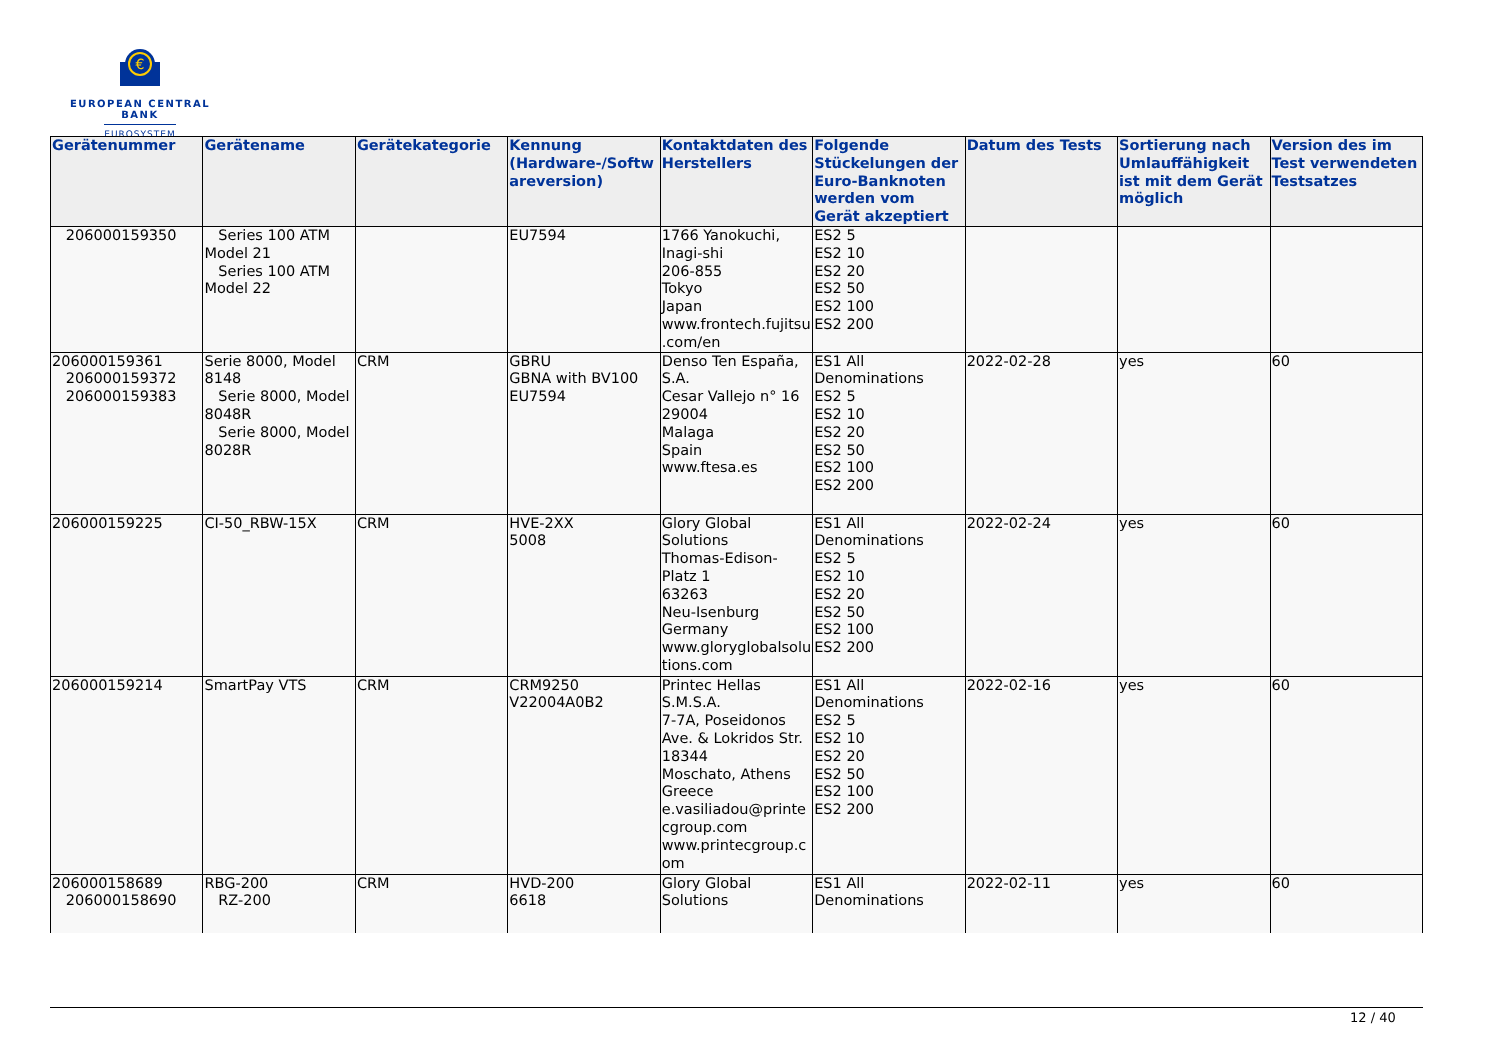€
EUROPEAN CENTRAL BANK
EUROSYSTEM
| Gerätenummer | Gerätename | Gerätekategorie | Kennung (Hardware-/Softwareversion) | Kontaktdaten des Herstellers | Folgende Stückelungen der Euro-Banknoten werden vom Gerät akzeptiert | Datum des Tests | Sortierung nach Umlauffähigkeit ist mit dem Gerät möglich | Version des im Test verwendeten Testsatzes |
| --- | --- | --- | --- | --- | --- | --- | --- | --- |
| 206000159350 | Series 100 ATM Model 21 Series 100 ATM Model 22 | | EU7594 | 1766 Yanokuchi, Inagi-shi 206-855 Tokyo Japan www.frontech.fujitsu.com/en | ES2 5 ES2 10 ES2 20 ES2 50 ES2 100 ES2 200 | | | |
| 206000159361 206000159372 206000159383 | Serie 8000, Model 8148 Serie 8000, Model 8048R Serie 8000, Model 8028R | CRM | GBRU GBNA with BV100 EU7594 | Denso Ten España, S.A. Cesar Vallejo n° 16 29004 Malaga Spain www.ftesa.es | ES1 All Denominations ES2 5 ES2 10 ES2 20 ES2 50 ES2 100 ES2 200 | 2022-02-28 | yes | 60 |
| 206000159225 | CI-50_RBW-15X | CRM | HVE-2XX 5008 | Glory Global Solutions Thomas-Edison-Platz 1 63263 Neu-Isenburg Germany www.gloryglobalsolutions.com | ES1 All Denominations ES2 5 ES2 10 ES2 20 ES2 50 ES2 100 ES2 200 | 2022-02-24 | yes | 60 |
| 206000159214 | SmartPay VTS | CRM | CRM9250 V22004A0B2 | Printec Hellas S.M.S.A. 7-7A, Poseidonos Ave. & Lokridos Str. 18344 Moschato, Athens Greece e.vasiliadou@printecgroup.com www.printecgroup.com | ES1 All Denominations ES2 5 ES2 10 ES2 20 ES2 50 ES2 100 ES2 200 | 2022-02-16 | yes | 60 |
| 206000158689 206000158690 | RBG-200 RZ-200 | CRM | HVD-200 6618 | Glory Global Solutions | ES1 All Denominations | 2022-02-11 | yes | 60 |
12 / 40